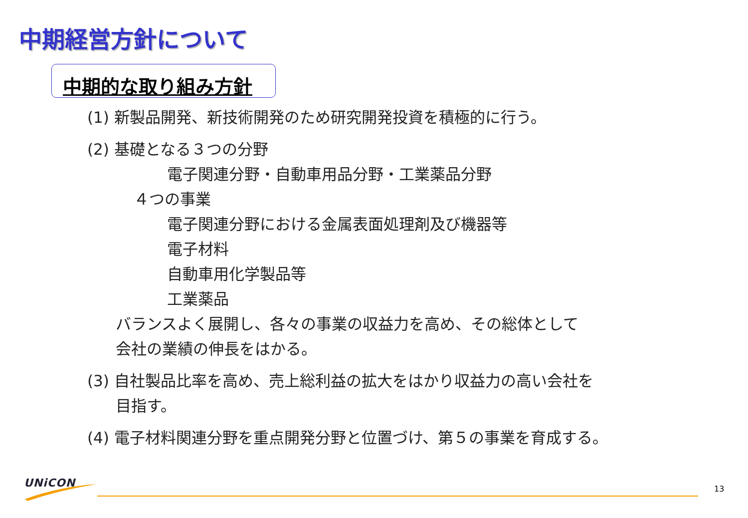中期経営方針について
中期的な取り組み方針
(1) 新製品開発、新技術開発のため研究開発投資を積極的に行う。
(2) 基礎となる３つの分野
電子関連分野・自動車用品分野・工業薬品分野
４つの事業
電子関連分野における金属表面処理剤及び機器等
電子材料
自動車用化学製品等
工業薬品
バランスよく展開し、各々の事業の収益力を高め、その総体として
会社の業績の伸長をはかる。
(3) 自社製品比率を高め、売上総利益の拡大をはかり収益力の高い会社を
目指す。
(4) 電子材料関連分野を重点開発分野と位置づけ、第５の事業を育成する。
UNiCON 13